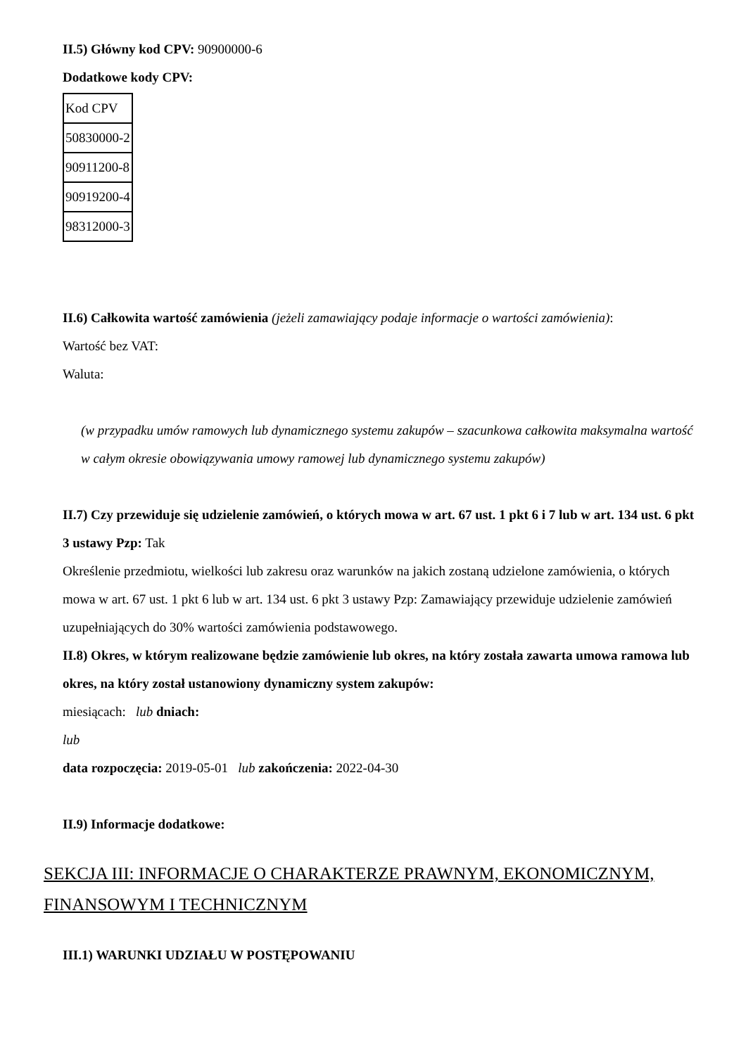II.5) Główny kod CPV: 90900000-6
Dodatkowe kody CPV:
| Kod CPV |
| 50830000-2 |
| 90911200-8 |
| 90919200-4 |
| 98312000-3 |
II.6) Całkowita wartość zamówienia (jeżeli zamawiający podaje informacje o wartości zamówienia):
Wartość bez VAT:
Waluta:
(w przypadku umów ramowych lub dynamicznego systemu zakupów – szacunkowa całkowita maksymalna wartość w całym okresie obowiązywania umowy ramowej lub dynamicznego systemu zakupów)
II.7) Czy przewiduje się udzielenie zamówień, o których mowa w art. 67 ust. 1 pkt 6 i 7 lub w art. 134 ust. 6 pkt 3 ustawy Pzp: Tak
Określenie przedmiotu, wielkości lub zakresu oraz warunków na jakich zostaną udzielone zamówienia, o których mowa w art. 67 ust. 1 pkt 6 lub w art. 134 ust. 6 pkt 3 ustawy Pzp: Zamawiający przewiduje udzielenie zamówień uzupełniających do 30% wartości zamówienia podstawowego.
II.8) Okres, w którym realizowane będzie zamówienie lub okres, na który została zawarta umowa ramowa lub okres, na który został ustanowiony dynamiczny system zakupów:
miesiącach: lub dniach:
lub
data rozpoczęcia: 2019-05-01 lub zakończenia: 2022-04-30
II.9) Informacje dodatkowe:
SEKCJA III: INFORMACJE O CHARAKTERZE PRAWNYM, EKONOMICZNYM, FINANSOWYM I TECHNICZNYM
III.1) WARUNKI UDZIAŁU W POSTĘPOWANIU